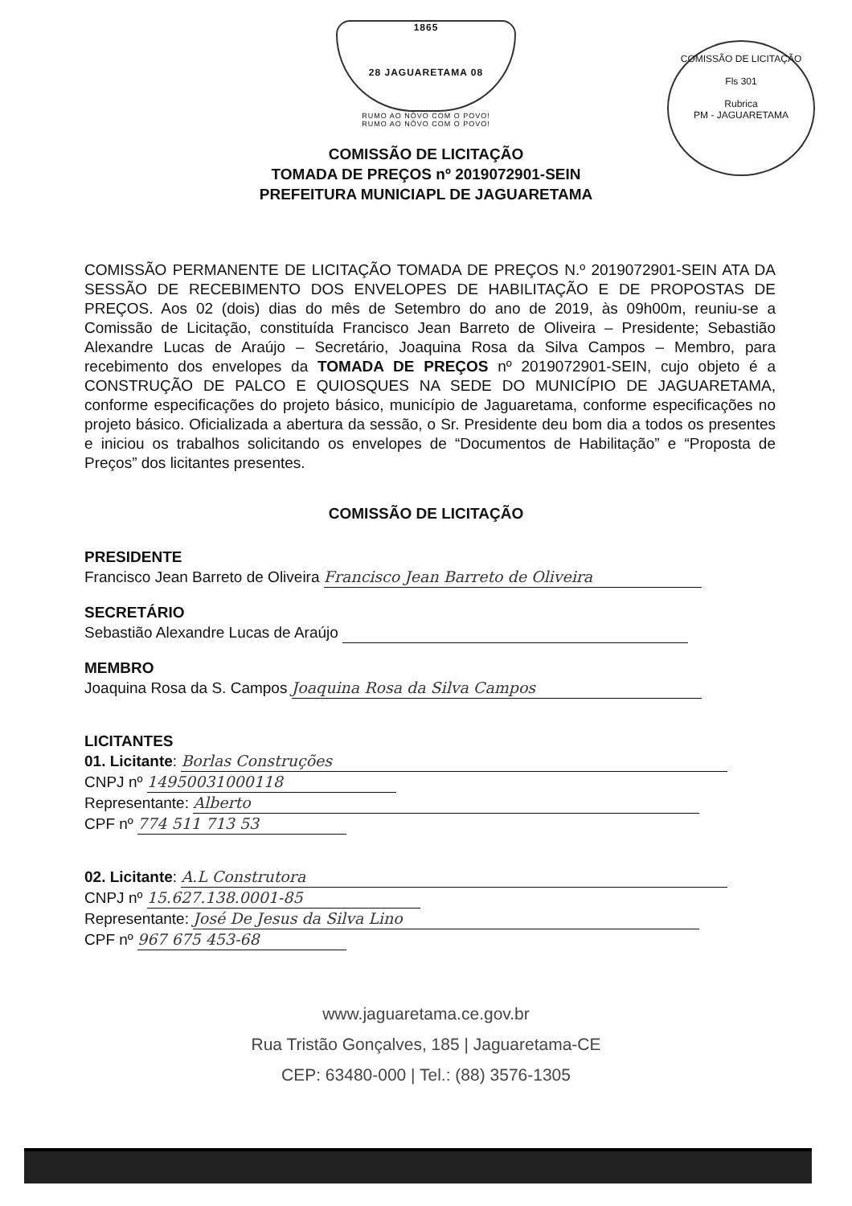1865
28 JAGUARETAMA 08
RUMO AO NÔVO COM O POVO!
RUMO AO NÔVO COM O POVO!
COMISSÃO DE LICITAÇÃO
Fls 301
Rubrica
PM - JAGUARETAMA
COMISSÃO DE LICITAÇÃO
TOMADA DE PREÇOS nº 2019072901-SEIN
PREFEITURA MUNICIAPL DE JAGUARETAMA
COMISSÃO PERMANENTE DE LICITAÇÃO TOMADA DE PREÇOS N.º 2019072901-SEIN ATA DA SESSÃO DE RECEBIMENTO DOS ENVELOPES DE HABILITAÇÃO E DE PROPOSTAS DE PREÇOS. Aos 02 (dois) dias do mês de Setembro do ano de 2019, às 09h00m, reuniu-se a Comissão de Licitação, constituída Francisco Jean Barreto de Oliveira – Presidente; Sebastião Alexandre Lucas de Araújo – Secretário, Joaquina Rosa da Silva Campos – Membro, para recebimento dos envelopes da TOMADA DE PREÇOS nº 2019072901-SEIN, cujo objeto é a CONSTRUÇÃO DE PALCO E QUIOSQUES NA SEDE DO MUNICÍPIO DE JAGUARETAMA, conforme especificações do projeto básico, município de Jaguaretama, conforme especificações no projeto básico. Oficializada a abertura da sessão, o Sr. Presidente deu bom dia a todos os presentes e iniciou os trabalhos solicitando os envelopes de “Documentos de Habilitação” e “Proposta de Preços” dos licitantes presentes.
COMISSÃO DE LICITAÇÃO
PRESIDENTE
Francisco Jean Barreto de Oliveira Francisco Jean Barreto de Oliveira
SECRETÁRIO
Sebastião Alexandre Lucas de Araújo
MEMBRO
Joaquina Rosa da S. Campos Joaquina Rosa da Silva Campos
LICITANTES
01. Licitante: Borlas Construções
CNPJ nº 14950031000118
Representante: Alberto
CPF nº 774 511 713 53
02. Licitante: A.L Construtora
CNPJ nº 15.627.138.0001-85
Representante: José De Jesus da Silva Lino
CPF nº 967 675 453-68
www.jaguaretama.ce.gov.br
Rua Tristão Gonçalves, 185 | Jaguaretama-CE
CEP: 63480-000 | Tel.: (88) 3576-1305